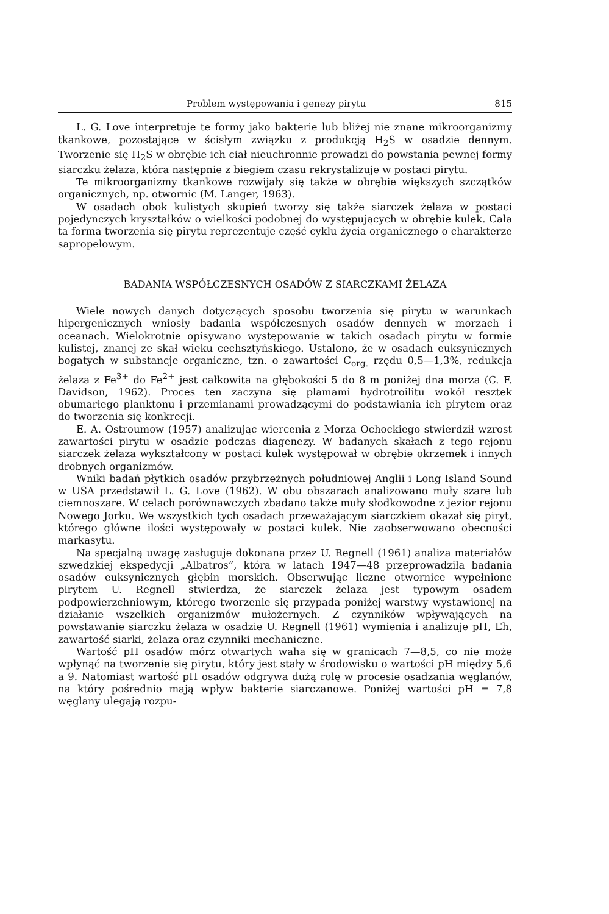Problem występowania i genezy pirytu 815
L. G. Love interpretuje te formy jako bakterie lub bliżej nie znane mikroorganizmy tkankowe, pozostające w ścisłym związku z produkcją H<sub>2</sub>S w osadzie dennym. Tworzenie się H<sub>2</sub>S w obrębie ich ciał nieuchronnie prowadzi do powstania pewnej formy siarczku żelaza, która następnie z biegiem czasu rekrystalizuje w postaci pirytu.
Te mikroorganizmy tkankowe rozwijały się także w obrębie większych szczątków organicznych, np. otwornic (M. Langer, 1963).
W osadach obok kulistych skupień tworzy się także siarczek żelaza w postaci pojedynczych kryształków o wielkości podobnej do występujących w obrębie kulek. Cała ta forma tworzenia się pirytu reprezentuje część cyklu życia organicznego o charakterze sapropelowym.
BADANIA WSPÓŁCZESNYCH OSADÓW Z SIARCZKAMI ŻELAZA
Wiele nowych danych dotyczących sposobu tworzenia się pirytu w warunkach hipergenicznych wniosły badania współczesnych osadów dennych w morzach i oceanach. Wielokrotnie opisywano występowanie w takich osadach pirytu w formie kulistej, znanej ze skał wieku cechsztyńskiego. Ustalono, że w osadach euksynicznych bogatych w substancje organiczne, tzn. o zawartości C<sub>org.</sub> rzędu 0,5—1,3%, redukcja żelaza z Fe<sup>3+</sup> do Fe<sup>2+</sup> jest całkowita na głębokości 5 do 8 m poniżej dna morza (C. F. Davidson, 1962). Proces ten zaczyna się plamami hydrotroilitu wokół resztek obumarłego planktonu i przemianami prowadzącymi do podstawiania ich pirytem oraz do tworzenia się konkrecji.
E. A. Ostroumow (1957) analizując wiercenia z Morza Ochockiego stwierdził wzrost zawartości pirytu w osadzie podczas diagenezy. W badanych skałach z tego rejonu siarczek żelaza wykształcony w postaci kulek występował w obrębie okrzemek i innych drobnych organizmów.
Wniki badań płytkich osadów przybrzeżnych południowej Anglii i Long Island Sound w USA przedstawił L. G. Love (1962). W obu obszarach analizowano muły szare lub ciemnoszare. W celach porównawczych zbadano także muły słodkowodne z jezior rejonu Nowego Jorku. We wszystkich tych osadach przeważającym siarczkiem okazał się piryt, którego główne ilości występowały w postaci kulek. Nie zaobserwowano obecności markasytu.
Na specjalną uwagę zasługuje dokonana przez U. Regnell (1961) analiza materiałów szwedzkiej ekspedycji „Albatros”, która w latach 1947—48 przeprowadziła badania osadów euksynicznych głębin morskich. Obserwując liczne otwornice wypełnione pirytem U. Regnell stwierdza, że siarczek żelaza jest typowym osadem podpowierzchniowym, którego tworzenie się przypada poniżej warstwy wystawionej na działanie wszelkich organizmów mułożernych. Z czynników wpływających na powstawanie siarczku żelaza w osadzie U. Regnell (1961) wymienia i analizuje pH, Eh, zawartość siarki, żelaza oraz czynniki mechaniczne.
Wartość pH osadów mórz otwartych waha się w granicach 7—8,5, co nie może wpłynąć na tworzenie się pirytu, który jest stały w środowisku o wartości pH między 5,6 a 9. Natomiast wartość pH osadów odgrywa dużą rolę w procesie osadzania węglanów, na który pośrednio mają wpływ bakterie siarczanowe. Poniżej wartości pH = 7,8 węglany ulegają rozpu-